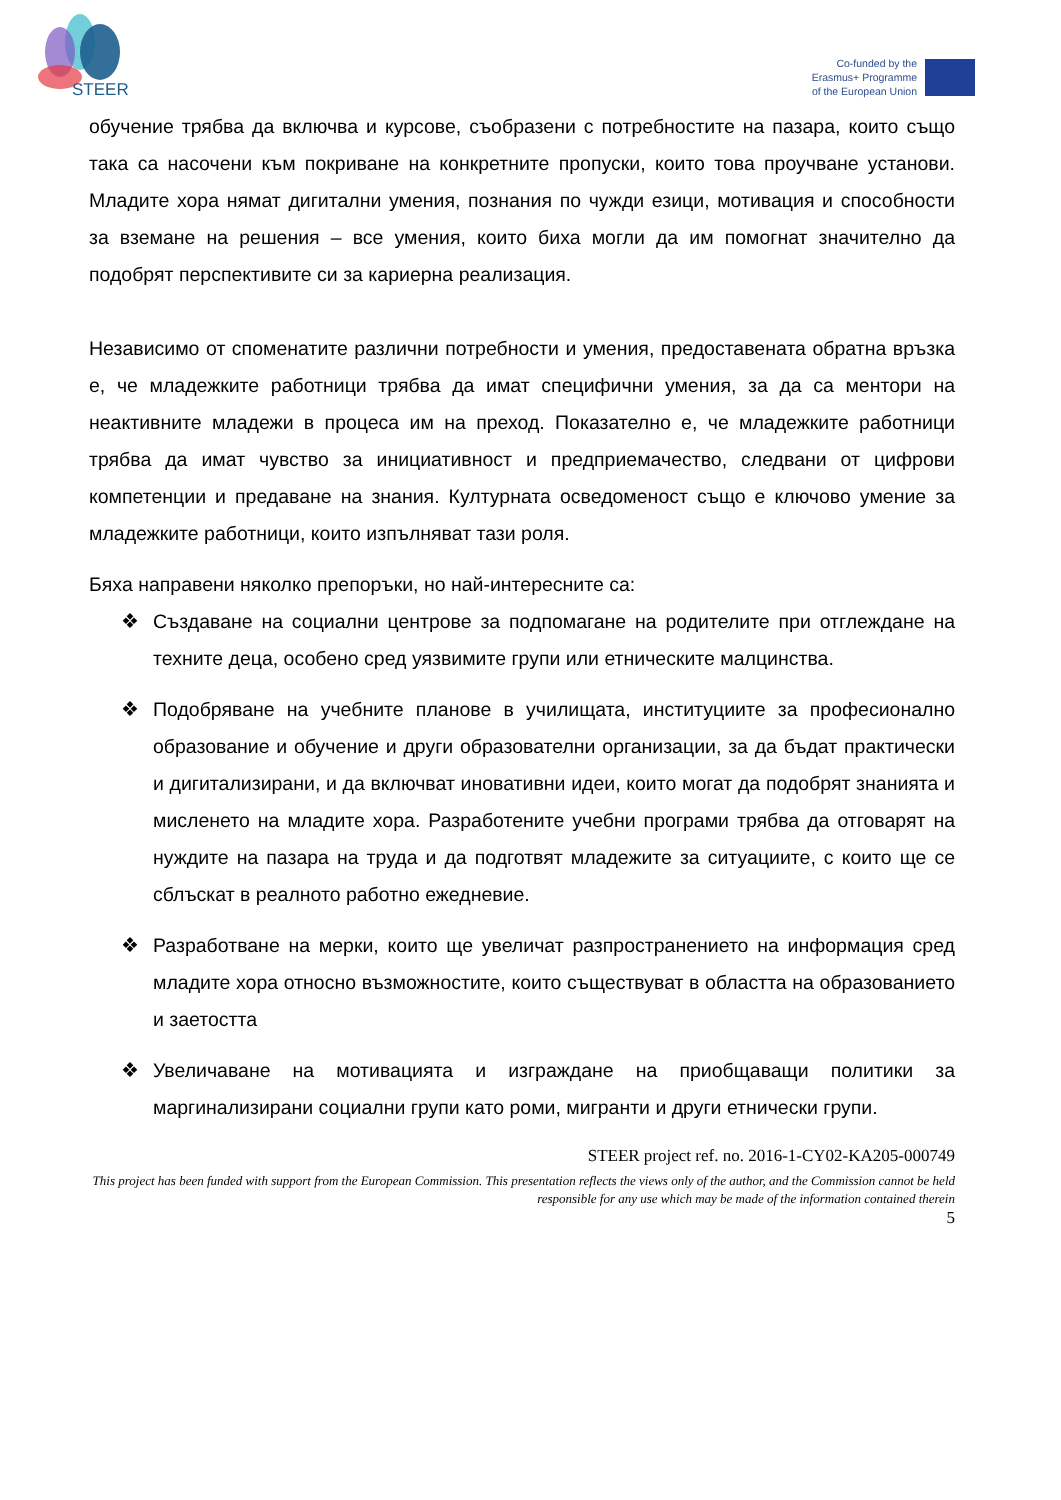STEER
Co-funded by the
Erasmus+ Programme
of the European Union
обучение трябва да включва и курсове, съобразени с потребностите на пазара, които също така са насочени към покриване на конкретните пропуски, които това проучване установи. Младите хора нямат дигитални умения, познания по чужди езици, мотивация и способности за вземане на решения – все умения, които биха могли да им помогнат значително да подобрят перспективите си за кариерна реализация.
Независимо от споменатите различни потребности и умения, предоставената обратна връзка е, че младежките работници трябва да имат специфични умения, за да са ментори на неактивните младежи в процеса им на преход. Показателно е, че младежките работници трябва да имат чувство за инициативност и предприемачество, следвани от цифрови компетенции и предаване на знания. Културната осведоменост също е ключово умение за младежките работници, които изпълняват тази роля.
Бяха направени няколко препоръки, но най-интересните са:
❖ Създаване на социални центрове за подпомагане на родителите при отглеждане на техните деца, особено сред уязвимите групи или етническите малцинства.
❖ Подобряване на учебните планове в училищата, институциите за професионално образование и обучение и други образователни организации, за да бъдат практически и дигитализирани, и да включват иновативни идеи, които могат да подобрят знанията и мисленето на младите хора. Разработените учебни програми трябва да отговарят на нуждите на пазара на труда и да подготвят младежите за ситуациите, с които ще се сблъскат в реалното работно ежедневие.
❖ Разработване на мерки, които ще увеличат разпространението на информация сред младите хора относно възможностите, които съществуват в областта на образованието и заетостта
❖ Увеличаване на мотивацията и изграждане на приобщаващи политики за маргинализирани социални групи като роми, мигранти и други етнически групи.
STEER project ref. no. 2016-1-CY02-KA205-000749
This project has been funded with support from the European Commission. This presentation reflects the views only of the author, and the Commission cannot be held responsible for any use which may be made of the information contained therein
5